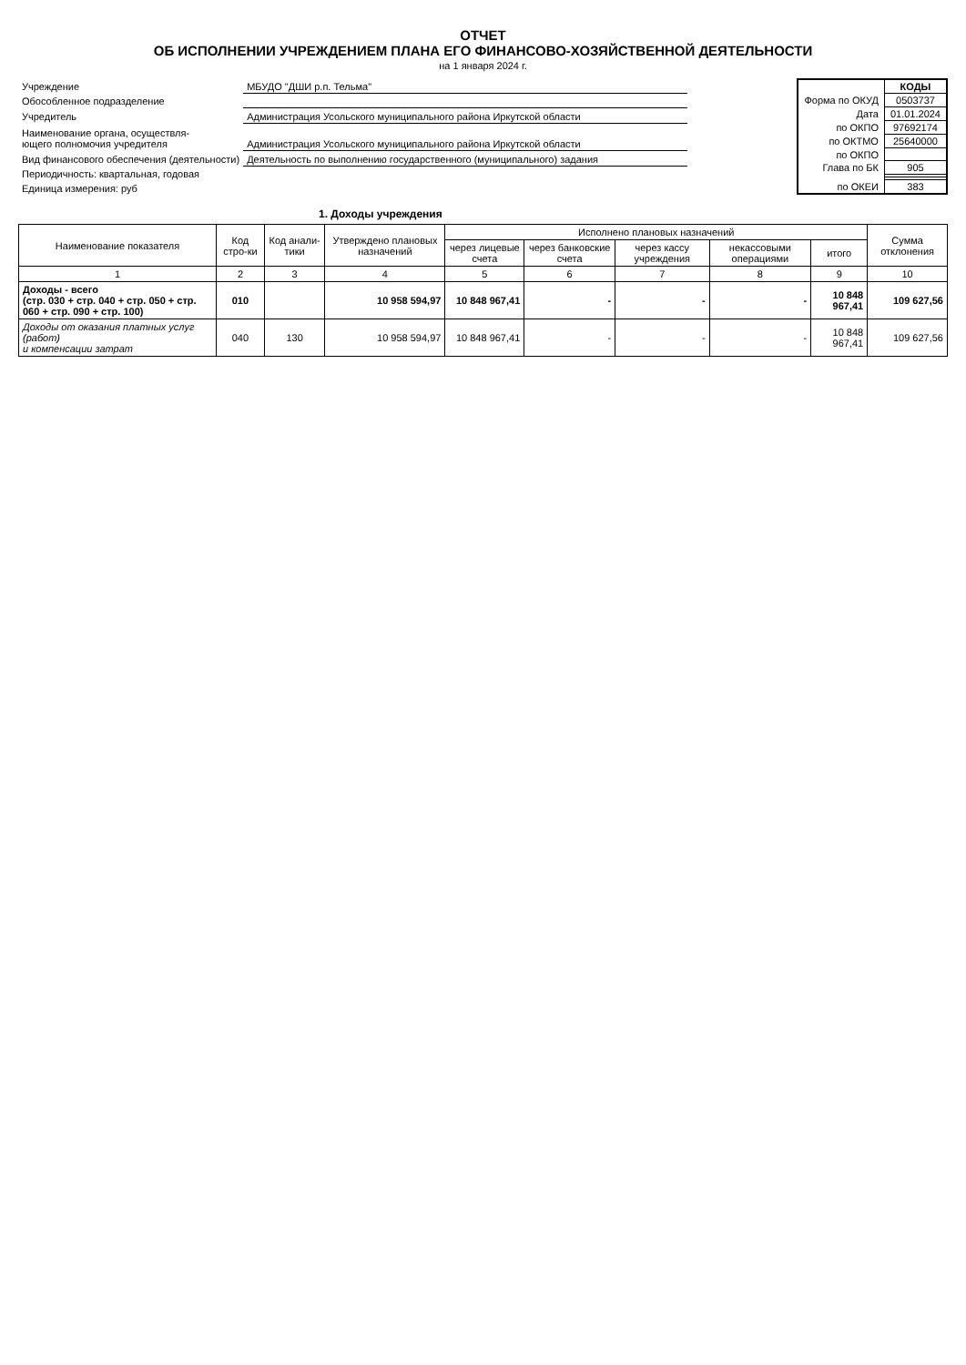ОТЧЕТ
ОБ ИСПОЛНЕНИИ УЧРЕЖДЕНИЕМ ПЛАНА ЕГО ФИНАНСОВО-ХОЗЯЙСТВЕННОЙ ДЕЯТЕЛЬНОСТИ
на 1 января 2024 г.
| Учреждение | МБУДО "ДШИ р.п. Тельма" |
| Обособленное подразделение | |
| Учредитель | Администрация Усольского муниципального района Иркутской области |
| Наименование органа, осуществля- ющего полномочия учредителя | Администрация Усольского муниципального района Иркутской области |
| Вид финансового обеспечения (деятельности) | Деятельность по выполнению государственного (муниципального) задания |
| Периодичность: квартальная, годовая | |
| Единица измерения: руб | |
| | КОДЫ |
| Форма по ОКУД | 0503737 |
| Дата | 01.01.2024 |
| по ОКПО | 97692174 |
| по ОКТМО | 25640000 |
| по ОКПО | |
| Глава по БК | 905 |
| по ОКЕИ | 383 |
1. Доходы учреждения
| Наименование показателя | Код стро-ки | Код анали-тики | Утверждено плановых назначений | Исполнено плановых назначений | | | | | Сумма отклонения |
| --- | --- | --- | --- | --- | --- | --- | --- | --- | --- |
| | | | | через лицевые счета | через банковские счета | через кассу учреждения | некассовыми операциями | итого | |
| 1 | 2 | 3 | 4 | 5 | 6 | 7 | 8 | 9 | 10 |
| Доходы - всего (стр. 030 + стр. 040 + стр. 050 + стр. 060 + стр. 090 + стр. 100) | 010 | | 10 958 594,97 | 10 848 967,41 | - | - | - | 10 848 967,41 | 109 627,56 |
| Доходы от оказания платных услуг (работ) и компенсации затрат | 040 | 130 | 10 958 594,97 | 10 848 967,41 | - | - | - | 10 848 967,41 | 109 627,56 |